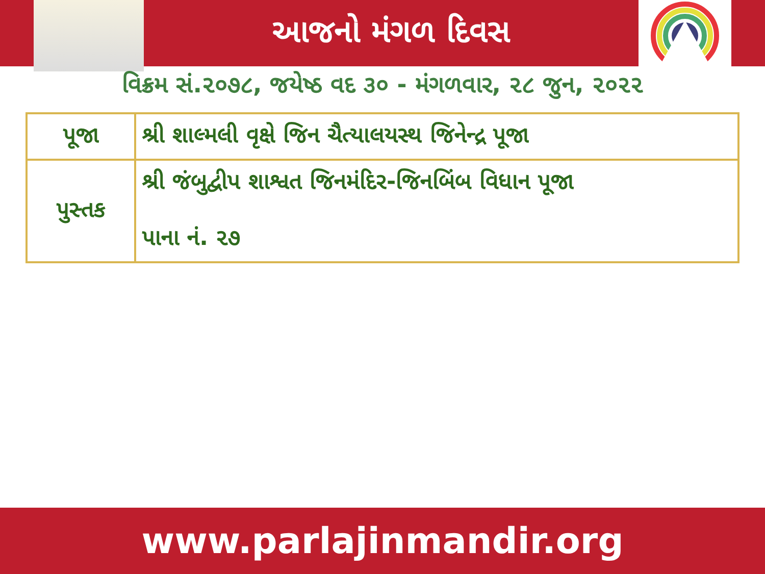આજનો મંગળ દિવસ
વિક્રમ સં.૨૦૭૮, જયેષ્ઠ વદ ૩૦ - મંગળવાર, ૨૮ જુન, ૨૦૨૨
| પૂજા | શ્રી શાલ્મલી વૃક્ષે જિન ચૈત્યાલયસ્થ જિનેન્દ્ર પૂજા |
| પુસ્તક | શ્રી જંબુદ્વીપ શાશ્વત જિનમંદિર-જિનબિંબ વિધાન પૂજા પાના નં. ૨૭ |
www.parlajinmandir.org